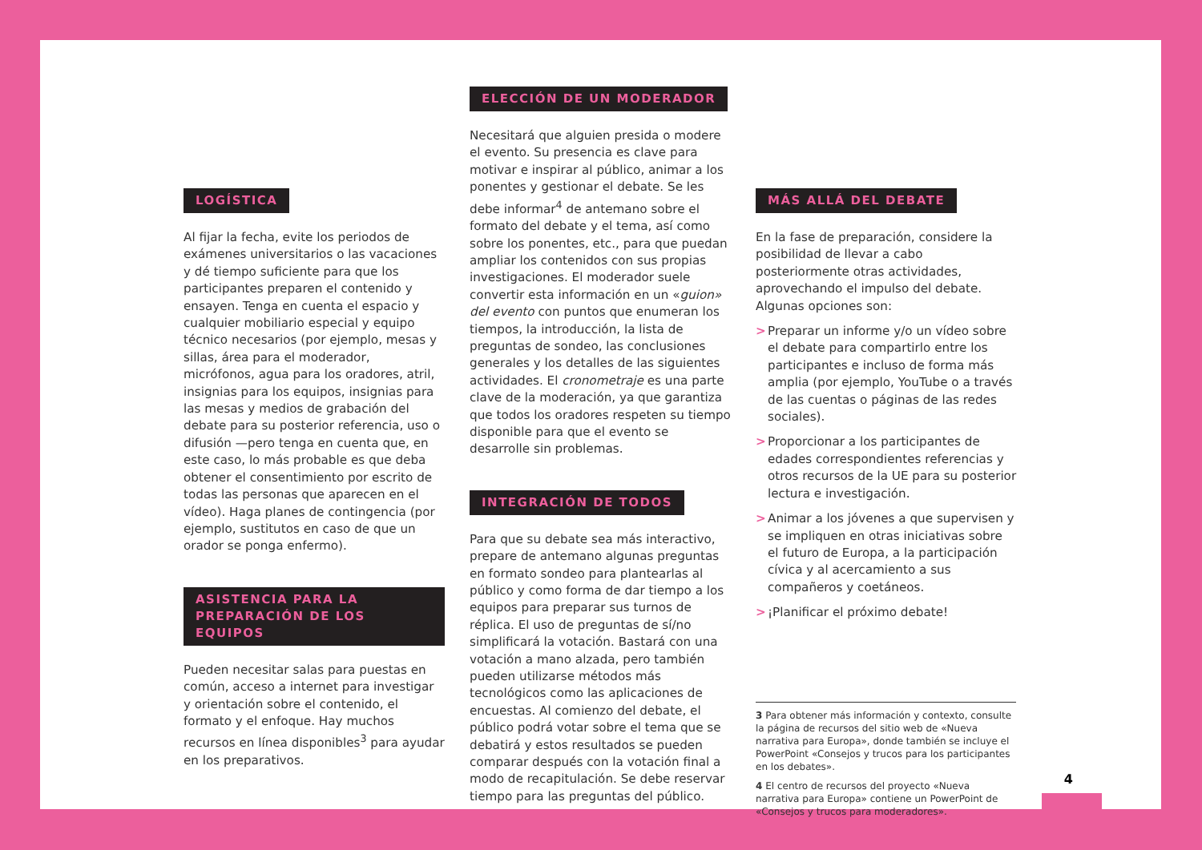LOGÍSTICA
Al fijar la fecha, evite los periodos de exámenes universitarios o las vacaciones y dé tiempo suficiente para que los participantes preparen el contenido y ensayen. Tenga en cuenta el espacio y cualquier mobiliario especial y equipo técnico necesarios (por ejemplo, mesas y sillas, área para el moderador, micrófonos, agua para los oradores, atril, insignias para los equipos, insignias para las mesas y medios de grabación del debate para su posterior referencia, uso o difusión —pero tenga en cuenta que, en este caso, lo más probable es que deba obtener el consentimiento por escrito de todas las personas que aparecen en el vídeo). Haga planes de contingencia (por ejemplo, sustitutos en caso de que un orador se ponga enfermo).
ASISTENCIA PARA LA PREPARACIÓN DE LOS EQUIPOS
Pueden necesitar salas para puestas en común, acceso a internet para investigar y orientación sobre el contenido, el formato y el enfoque. Hay muchos recursos en línea disponibles<sup>3</sup> para ayudar en los preparativos.
ELECCIÓN DE UN MODERADOR
Necesitará que alguien presida o modere el evento. Su presencia es clave para motivar e inspirar al público, animar a los ponentes y gestionar el debate. Se les debe informar<sup>4</sup> de antemano sobre el formato del debate y el tema, así como sobre los ponentes, etc., para que puedan ampliar los contenidos con sus propias investigaciones. El moderador suele convertir esta información en un «guion» del evento con puntos que enumeran los tiempos, la introducción, la lista de preguntas de sondeo, las conclusiones generales y los detalles de las siguientes actividades. El cronometraje es una parte clave de la moderación, ya que garantiza que todos los oradores respeten su tiempo disponible para que el evento se desarrolle sin problemas.
INTEGRACIÓN DE TODOS
Para que su debate sea más interactivo, prepare de antemano algunas preguntas en formato sondeo para plantearlas al público y como forma de dar tiempo a los equipos para preparar sus turnos de réplica. El uso de preguntas de sí/no simplificará la votación. Bastará con una votación a mano alzada, pero también pueden utilizarse métodos más tecnológicos como las aplicaciones de encuestas. Al comienzo del debate, el público podrá votar sobre el tema que se debatirá y estos resultados se pueden comparar después con la votación final a modo de recapitulación. Se debe reservar tiempo para las preguntas del público.
MÁS ALLÁ DEL DEBATE
En la fase de preparación, considere la posibilidad de llevar a cabo posteriormente otras actividades, aprovechando el impulso del debate. Algunas opciones son:
> Preparar un informe y/o un vídeo sobre el debate para compartirlo entre los participantes e incluso de forma más amplia (por ejemplo, YouTube o a través de las cuentas o páginas de las redes sociales).
> Proporcionar a los participantes de edades correspondientes referencias y otros recursos de la UE para su posterior lectura e investigación.
> Animar a los jóvenes a que supervisen y se impliquen en otras iniciativas sobre el futuro de Europa, a la participación cívica y al acercamiento a sus compañeros y coetáneos.
> ¡Planificar el próximo debate!
3 Para obtener más información y contexto, consulte la página de recursos del sitio web de «Nueva narrativa para Europa», donde también se incluye el PowerPoint «Consejos y trucos para los participantes en los debates».
4 El centro de recursos del proyecto «Nueva narrativa para Europa» contiene un PowerPoint de «Consejos y trucos para moderadores».
4